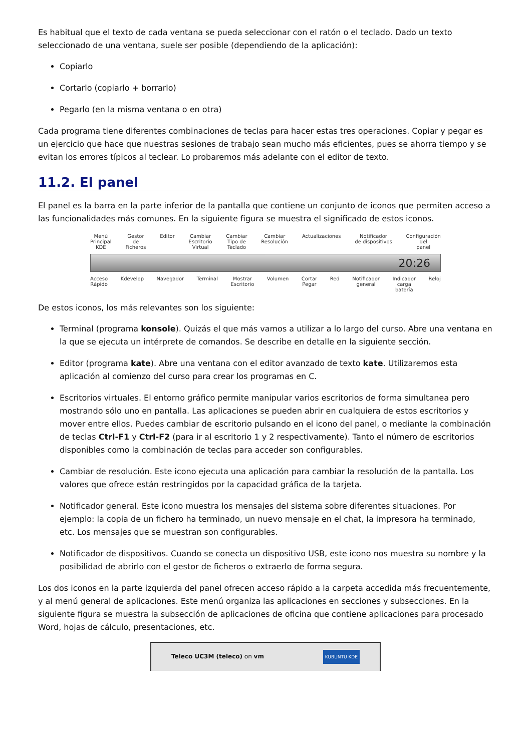Es habitual que el texto de cada ventana se pueda seleccionar con el ratón o el teclado. Dado un texto seleccionado de una ventana, suele ser posible (dependiendo de la aplicación):
Copiarlo
Cortarlo (copiarlo + borrarlo)
Pegarlo (en la misma ventana o en otra)
Cada programa tiene diferentes combinaciones de teclas para hacer estas tres operaciones. Copiar y pegar es un ejercicio que hace que nuestras sesiones de trabajo sean mucho más eficientes, pues se ahorra tiempo y se evitan los errores típicos al teclear. Lo probaremos más adelante con el editor de texto.
11.2. El panel
El panel es la barra en la parte inferior de la pantalla que contiene un conjunto de iconos que permiten acceso a las funcionalidades más comunes. En la siguiente figura se muestra el significado de estos iconos.
Menú
Principal
KDE Gestor
de
Ficheros Editor Cambiar
Escritorio
Virtual Cambiar
Tipo de
Teclado Cambiar
Resolución Actualizaciones Notificador
de dispositivos Configuración
del
panel
20:26
Acceso
Rápido Kdevelop Navegador Terminal Mostrar
Escritorio Volumen Cortar
Pegar Red Notificador
general Indicador
carga
batería Reloj
De estos iconos, los más relevantes son los siguiente:
Terminal (programa konsole). Quizás el que más vamos a utilizar a lo largo del curso. Abre una ventana en la que se ejecuta un intérprete de comandos. Se describe en detalle en la siguiente sección.
Editor (programa kate). Abre una ventana con el editor avanzado de texto kate. Utilizaremos esta aplicación al comienzo del curso para crear los programas en C.
Escritorios virtuales. El entorno gráfico permite manipular varios escritorios de forma simultanea pero mostrando sólo uno en pantalla. Las aplicaciones se pueden abrir en cualquiera de estos escritorios y mover entre ellos. Puedes cambiar de escritorio pulsando en el icono del panel, o mediante la combinación de teclas Ctrl-F1 y Ctrl-F2 (para ir al escritorio 1 y 2 respectivamente). Tanto el número de escritorios disponibles como la combinación de teclas para acceder son configurables.
Cambiar de resolución. Este icono ejecuta una aplicación para cambiar la resolución de la pantalla. Los valores que ofrece están restringidos por la capacidad gráfica de la tarjeta.
Notificador general. Este icono muestra los mensajes del sistema sobre diferentes situaciones. Por ejemplo: la copia de un fichero ha terminado, un nuevo mensaje en el chat, la impresora ha terminado, etc. Los mensajes que se muestran son configurables.
Notificador de dispositivos. Cuando se conecta un dispositivo USB, este icono nos muestra su nombre y la posibilidad de abrirlo con el gestor de ficheros o extraerlo de forma segura.
Los dos iconos en la parte izquierda del panel ofrecen acceso rápido a la carpeta accedida más frecuentemente, y al menú general de aplicaciones. Este menú organiza las aplicaciones en secciones y subsecciones. En la siguiente figura se muestra la subsección de aplicaciones de oficina que contiene aplicaciones para procesado Word, hojas de cálculo, presentaciones, etc.
Teleco UC3M (teleco) on vm KUBUNTU KDE